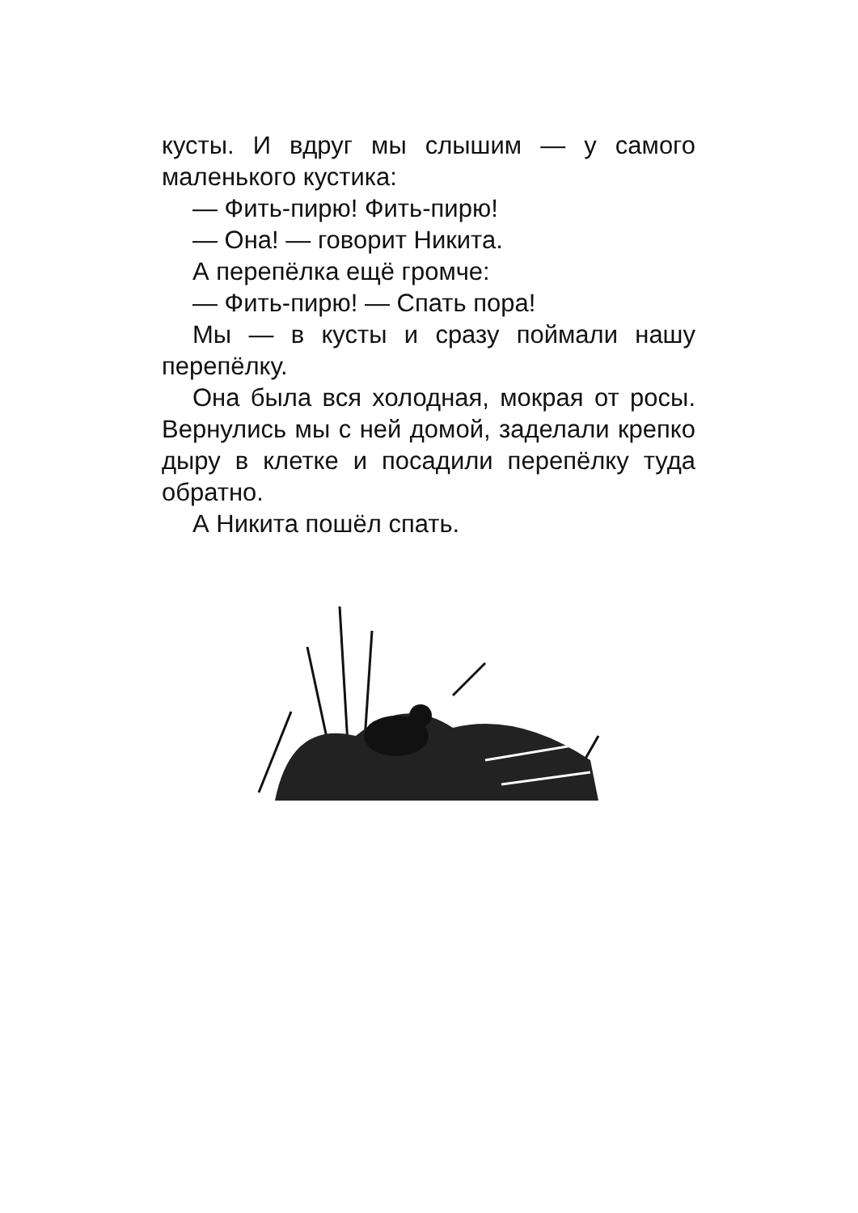кусты. И вдруг мы слышим — у самого маленького кустика:
— Фить-пирю! Фить-пирю!
— Она! — говорит Никита.
А перепёлка ещё громче:
— Фить-пирю! — Спать пора!
Мы — в кусты и сразу поймали нашу перепёлку.
Она была вся холодная, мокрая от росы. Вернулись мы с ней домой, заделали крепко дыру в клетке и посадили перепёлку туда обратно.
А Никита пошёл спать.